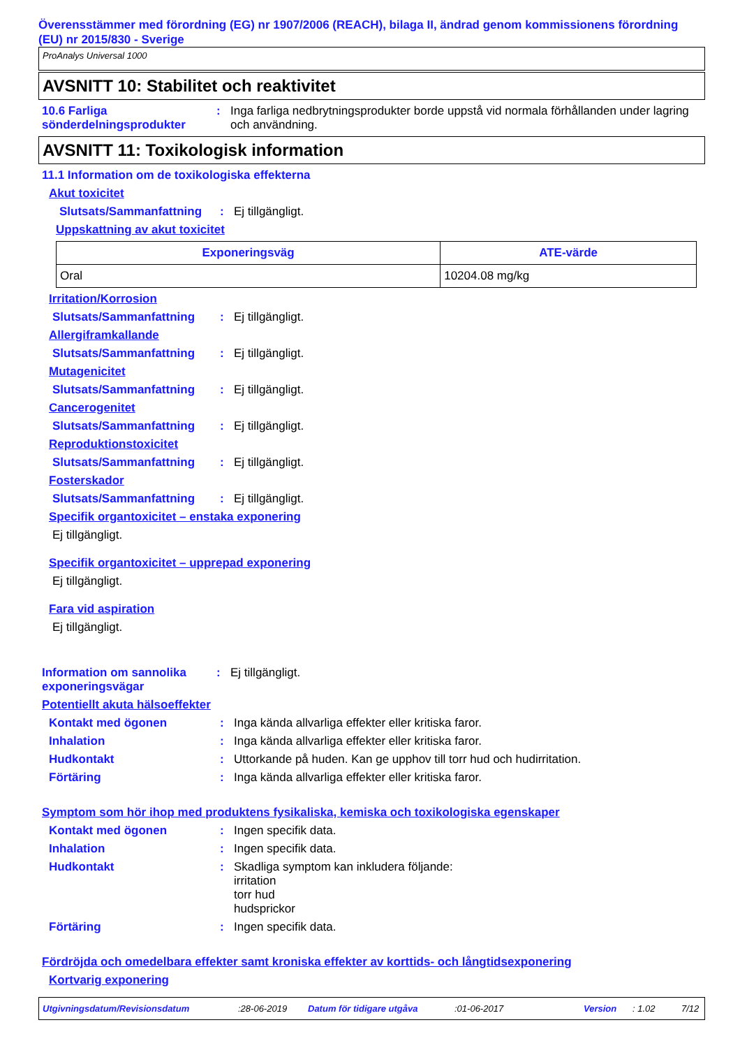Överensstämmer med förordning (EG) nr 1907/2006 (REACH), bilaga II, ändrad genom kommissionens förordning (EU) nr 2015/830 - Sverige
ProAnalys Universal 1000
AVSNITT 10: Stabilitet och reaktivitet
10.6 Farliga sönderdelningsprodukter
: Inga farliga nedbrytningsprodukter borde uppstå vid normala förhållanden under lagring och användning.
AVSNITT 11: Toxikologisk information
11.1 Information om de toxikologiska effekterna
Akut toxicitet
Slutsats/Sammanfattning
: Ej tillgängligt.
Uppskattning av akut toxicitet
| Exponeringsväg | ATE-värde |
| --- | --- |
| Oral | 10204.08 mg/kg |
Irritation/Korrosion
Slutsats/Sammanfattning : Ej tillgängligt.
Allergiframkallande
Slutsats/Sammanfattning : Ej tillgängligt.
Mutagenicitet
Slutsats/Sammanfattning : Ej tillgängligt.
Cancerogenitet
Slutsats/Sammanfattning : Ej tillgängligt.
Reproduktionstoxicitet
Slutsats/Sammanfattning : Ej tillgängligt.
Fosterskador
Slutsats/Sammanfattning : Ej tillgängligt.
Specifik organtoxicitet – enstaka exponering
Ej tillgängligt.
Specifik organtoxicitet – upprepad exponering
Ej tillgängligt.
Fara vid aspiration
Ej tillgängligt.
Information om sannolika exponeringsvägar
: Ej tillgängligt.
Potentiellt akuta hälsoeffekter
Kontakt med ögonen : Inga kända allvarliga effekter eller kritiska faror.
Inhalation : Inga kända allvarliga effekter eller kritiska faror.
Hudkontakt : Uttorkande på huden. Kan ge upphov till torr hud och hudirritation.
Förtäring : Inga kända allvarliga effekter eller kritiska faror.
Symptom som hör ihop med produktens fysikaliska, kemiska och toxikologiska egenskaper
Kontakt med ögonen : Ingen specifik data.
Inhalation : Ingen specifik data.
Hudkontakt : Skadliga symptom kan inkludera följande:
irritation
torr hud
hudsprickor
Förtäring : Ingen specifik data.
Fördröjda och omedelbara effekter samt kroniska effekter av korttids- och långtidsexponering
Kortvarig exponering
Utgivningsdatum/Revisionsdatum:28-06-2019 Datum för tidigare utgåva:01-06-2017 Version: 1.02 7/12